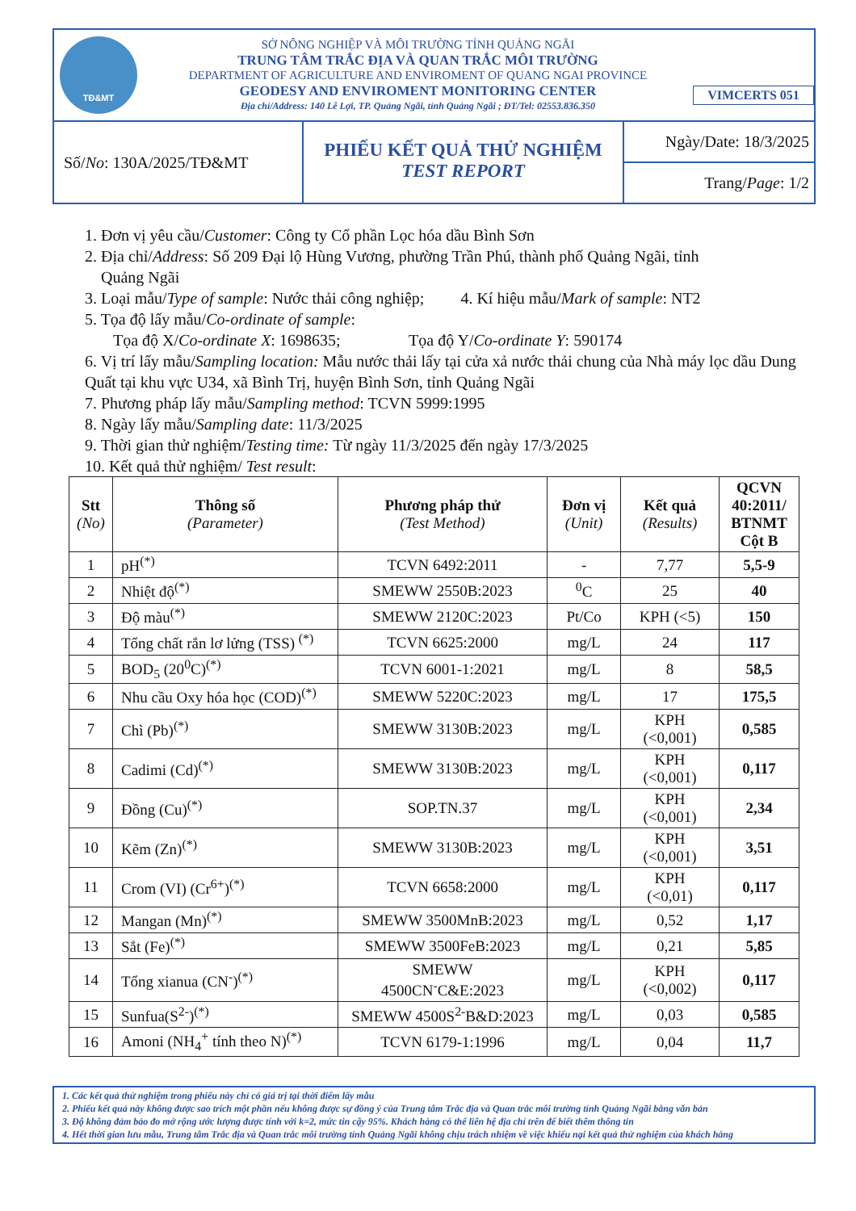TĐ&MT
SỞ NÔNG NGHIỆP VÀ MÔI TRƯỜNG TỈNH QUẢNG NGÃI
TRUNG TÂM TRẮC ĐỊA VÀ QUAN TRẮC MÔI TRƯỜNG
DEPARTMENT OF AGRICULTURE AND ENVIROMENT OF QUANG NGAI PROVINCE
GEODESY AND ENVIROMENT MONITORING CENTER
Địa chỉ/Address: 140 Lê Lợi, TP. Quảng Ngãi, tỉnh Quảng Ngãi ; ĐT/Tel: 02553.836.350
VIMCERTS 051
Số/ No: 130A/2025/TĐ&MT
PHIẾU KẾT QUẢ THỬ NGHIỆM
TEST REPORT
Ngày/Date: 18/3/2025
Trang/Page: 1/2
1. Đơn vị yêu cầu/Customer: Công ty Cổ phần Lọc hóa dầu Bình Sơn
2. Địa chỉ/Address: Số 209 Đại lộ Hùng Vương, phường Trần Phú, thành phố Quảng Ngãi, tỉnh
Quảng Ngãi
3. Loại mẫu/Type of sample: Nước thải công nghiệp; 4. Kí hiệu mẫu/Mark of sample: NT2
5. Tọa độ lấy mẫu/Co-ordinate of sample:
Tọa độ X/Co-ordinate X: 1698635; Tọa độ Y/Co-ordinate Y: 590174
6. Vị trí lấy mẫu/Sampling location: Mẫu nước thải lấy tại cửa xả nước thải chung của Nhà máy lọc dầu Dung Quất tại khu vực U34, xã Bình Trị, huyện Bình Sơn, tỉnh Quảng Ngãi
7. Phương pháp lấy mẫu/Sampling method: TCVN 5999:1995
8. Ngày lấy mẫu/Sampling date: 11/3/2025
9. Thời gian thử nghiệm/Testing time: Từ ngày 11/3/2025 đến ngày 17/3/2025
10. Kết quả thử nghiệm/ Test result:
| Stt (No) | Thông số (Parameter) | Phương pháp thử (Test Method) | Đơn vị (Unit) | Kết quả (Results) | QCVN 40:2011/ BTNMT Cột B |
| --- | --- | --- | --- | --- | --- |
| 1 | pH<sup>(*)</sup> | TCVN 6492:2011 | - | 7,77 | 5,5-9 |
| 2 | Nhiệt độ<sup>(*)</sup> | SMEWW 2550B:2023 | <sup>0</sup> C | 25 | 40 |
| 3 | Độ màu<sup>(*)</sup> | SMEWW 2120C:2023 | Pt/Co | KPH (<5) | 150 |
| 4 | Tổng chất rắn lơ lửng (TSS) <sup>(*)</sup> | TCVN 6625:2000 | mg/L | 24 | 117 |
| 5 | BOD<sub>5</sub> (20<sup>0</sup>C)<sup>(*)</sup> | TCVN 6001-1:2021 | mg/L | 8 | 58,5 |
| 6 | Nhu cầu Oxy hóa học (COD)<sup>(*)</sup> | SMEWW 5220C:2023 | mg/L | 17 | 175,5 |
| 7 | Chì (Pb)<sup>(*)</sup> | SMEWW 3130B:2023 | mg/L | KPH (<0,001) | 0,585 |
| 8 | Cadimi (Cd)<sup>(*)</sup> | SMEWW 3130B:2023 | mg/L | KPH (<0,001) | 0,117 |
| 9 | Đồng (Cu)<sup>(*)</sup> | SOP.TN.37 | mg/L | KPH (<0,001) | 2,34 |
| 10 | Kẽm (Zn)<sup>(*)</sup> | SMEWW 3130B:2023 | mg/L | KPH (<0,001) | 3,51 |
| 11 | Crom (VI) (Cr<sup>6+</sup>)<sup>(*)</sup> | TCVN 6658:2000 | mg/L | KPH (<0,01) | 0,117 |
| 12 | Mangan (Mn)<sup>(*)</sup> | SMEWW 3500MnB:2023 | mg/L | 0,52 | 1,17 |
| 13 | Sắt (Fe)<sup>(*)</sup> | SMEWW 3500FeB:2023 | mg/L | 0,21 | 5,85 |
| 14 | Tổng xianua (CN<sup>-</sup>)<sup>(*)</sup> | SMEWW 4500CN<sup>-</sup>C&E:2023 | mg/L | KPH (<0,002) | 0,117 |
| 15 | Sunfua(S<sup>2-</sup>)<sup>(*)</sup> | SMEWW 4500S<sup>2-</sup>B&D:2023 | mg/L | 0,03 | 0,585 |
| 16 | Amoni (NH<sub>4</sub><sup>+</sup> tính theo N)<sup>(*)</sup> | TCVN 6179-1:1996 | mg/L | 0,04 | 11,7 |
1. Các kết quả thử nghiệm trong phiếu này chỉ có giá trị tại thời điểm lấy mẫu
2. Phiếu kết quả này không được sao trích một phần nếu không được sự đồng ý của Trung tâm Trắc địa và Quan trắc môi trường tỉnh Quảng Ngãi bằng văn bản
3. Độ không đảm bảo đo mở rộng ước lượng được tính với k=2, mức tin cậy 95%. Khách hàng có thể liên hệ địa chỉ trên để biết thêm thông tin
4. Hết thời gian lưu mẫu, Trung tâm Trắc địa và Quan trắc môi trường tỉnh Quảng Ngãi không chịu trách nhiệm về việc khiếu nại kết quả thử nghiệm của khách hàng